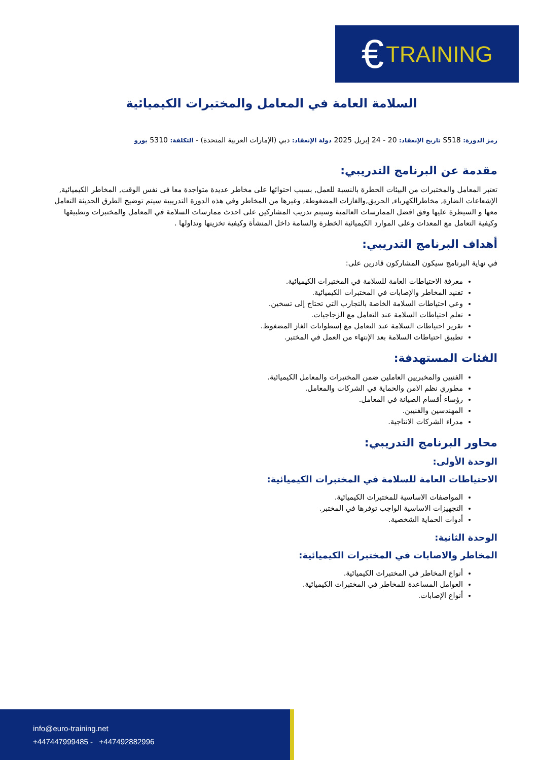€ TRAINING
السلامة العامة في المعامل والمختبرات الكيميائية
رمز الدورة: S518 تاريخ الإنعقاد: 20 - 24 إبريل 2025 دولة الإنعقاد: دبي (الإمارات العربية المتحدة) - التكلفة: 5310 يورو
مقدمة عن البرنامج التدريبي:
تعتبر المعامل والمختبرات من البيئات الخطرة بالنسبة للعمل, بسبب احتوائها على مخاطر عديدة متواجدة معا فى نفس الوقت, المخاطر الكيميائية, الإشعاعات الضارة, مخاطرالكهرباء, الحريق,والغازات المضغوطة, وغيرها من المخاطر وفي هذه الدورة التدريبية سيتم توضيح الطرق الحديثة التعامل معها و السيطرة عليها وفق افضل الممارسات العالمية وسيتم تدريب المشاركين على احدث ممارسات السلامة في المعامل والمختبرات وتطبيقها وكيفية التعامل مع المعدات وعلى الموارد الكيميائية الخطرة والسامة داخل المنشأة وكيفية تخزينها وتداولها .
أهداف البرنامج التدريبي:
في نهاية البرنامج سيكون المشاركون قادرين على:
معرفة الاحتياطات العامة للسلامة في المختبرات الكيميائية.
تفنيد المخاطر والإصابات في المختبرات الكيميائية.
وعي احتياطات السلامة الخاصة بالتجارب التي تحتاج إلى تسخين.
تعلم احتياطات السلامة عند التعامل مع الزجاجيات.
تقرير احتياطات السلامة عند التعامل مع إسطوانات الغاز المضغوط.
تطبيق احتياطات السلامة بعد الإنتهاء من العمل في المختبر.
الفئات المستهدفة:
الفنيين والمخبريين العاملين ضمن المختبرات والمعامل الكيميائية.
مطوري نظم الامن والحماية في الشركات والمعامل.
رؤساء أقسام الصيانة في المعامل.
المهندسين والفنيين.
مدراء الشركات الانتاجية.
محاور البرنامج التدريبي:
الوحدة الأولى:
الاحتياطات العامة للسلامة في المختبرات الكيميائية:
المواصفات الاساسية للمختبرات الكيميائية.
التجهيزات الاساسية الواجب توفرها في المختبر.
أدوات الحماية الشخصية.
الوحدة الثانية:
المخاطر والاصابات في المختبرات الكيميائية:
أنواع المخاطر في المختبرات الكيميائية.
العوامل المساعدة للمخاطر في المختبرات الكيميائية.
أنواع الإصابات.
info@euro-training.net
+447447999485 - +447492882996